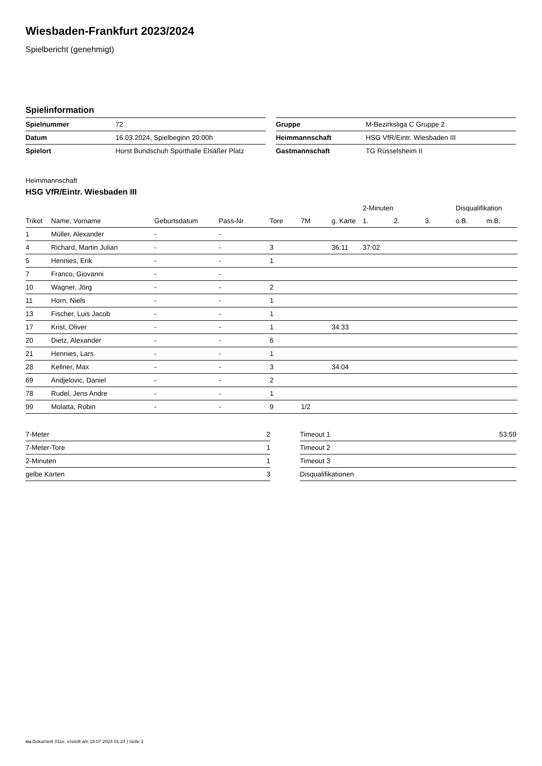Wiesbaden-Frankfurt 2023/2024
Spielbericht (genehmigt)
Spielinformation
| Spielnummer | 72 |
| Datum | 16.03.2024, Spielbeginn 20:00h |
| Spielort | Horst Bundschuh Sporthalle Elsäßer Platz |
| Gruppe | M-Bezirksliga C Gruppe 2 |
| Heimmannschaft | HSG VfR/Eintr. Wiesbaden III |
| Gastmannschaft | TG Rüsselsheim II |
Heimmannschaft
HSG VfR/Eintr. Wiesbaden III
| | | | | | | | 2-Minuten | | | Disqualifikation | |
| --- | --- | --- | --- | --- | --- | --- | --- | --- | --- | --- | --- |
| Trikot | Name, Vorname | Geburtsdatum | Pass-Nr | Tore | 7M | g. Karte | 1. | 2. | 3. | o.B. | m.B. |
| 1 | Müller, Alexander | - | - | | | | | | | | |
| 4 | Richard, Martin Julian | - | - | 3 | | 36:11 | 37:02 | | | | |
| 5 | Hennies, Erik | - | - | 1 | | | | | | | |
| 7 | Franco, Giovanni | - | - | | | | | | | | |
| 10 | Wagner, Jörg | - | - | 2 | | | | | | | |
| 11 | Horn, Niels | - | - | 1 | | | | | | | |
| 13 | Fischer, Luis Jacob | - | - | 1 | | | | | | | |
| 17 | Krist, Oliver | - | - | 1 | | 34:33 | | | | | |
| 20 | Dietz, Alexander | - | - | 6 | | | | | | | |
| 21 | Hennies, Lars | - | - | 1 | | | | | | | |
| 28 | Kellner, Max | - | - | 3 | | 34:04 | | | | | |
| 69 | Andjelovic, Daniel | - | - | 2 | | | | | | | |
| 78 | Rudel, Jens Andre | - | - | 1 | | | | | | | |
| 99 | Molatta, Robin | - | - | 9 | 1/2 | | | | | | |
| 7-Meter | 2 |
| 7-Meter-Tore | 1 |
| 2-Minuten | 1 |
| gelbe Karten | 3 |
| Timeout 1 | 53:59 |
| Timeout 2 | |
| Timeout 3 | |
| Disqualifikationen | |
nu.Dokument 011e, erstellt am 18.07.2024 01:24 | Seite 1